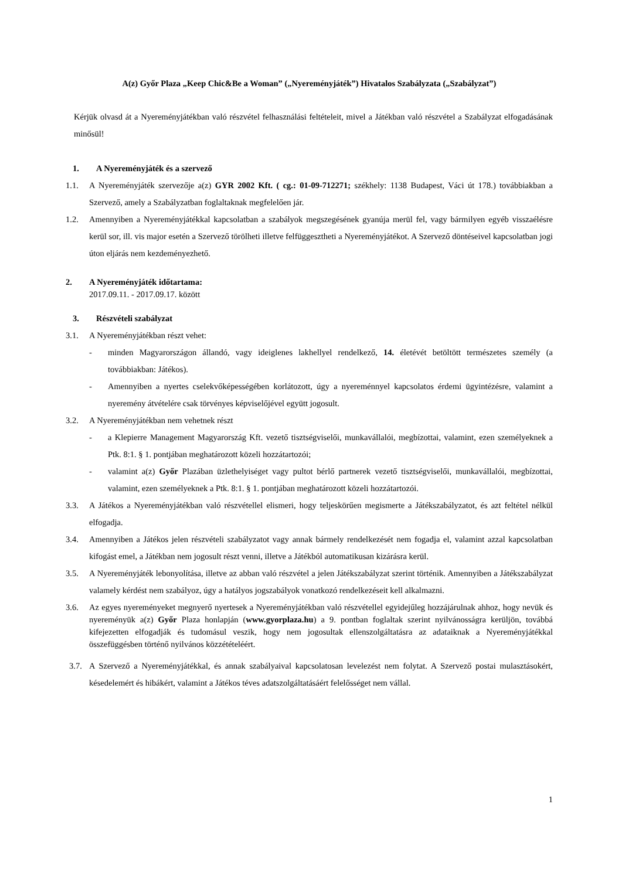A(z) Győr Plaza „Keep Chic&Be a Woman” („Nyereményjáték”) Hivatalos Szabályzata („Szabályzat”)
Kérjük olvasd át a Nyereményjátékban való részvétel felhasználási feltételeit, mivel a Játékban való részvétel a Szabályzat elfogadásának minősül!
1. A Nyereményjáték és a szervező
1.1. A Nyereményjáték szervezője a(z) GYR 2002 Kft. ( cg.: 01-09-712271; székhely: 1138 Budapest, Váci út 178.) továbbiakban a Szervező, amely a Szabályzatban foglaltaknak megfelelően jár.
1.2. Amennyiben a Nyereményjátékkal kapcsolatban a szabályok megszegésének gyanúja merül fel, vagy bármilyen egyéb visszaélésre kerül sor, ill. vis major esetén a Szervező törölheti illetve felfüggesztheti a Nyereményjátékot. A Szervező döntéseivel kapcsolatban jogi úton eljárás nem kezdeményezhető.
2. A Nyereményjáték időtartama:
2017.09.11. - 2017.09.17. között
3. Részvételi szabályzat
3.1. A Nyereményjátékban részt vehet:
- minden Magyarországon állandó, vagy ideiglenes lakhellyel rendelkező, 14. életévét betöltött természetes személy (a továbbiakban: Játékos).
- Amennyiben a nyertes cselekvőképességében korlátozott, úgy a nyereménnyel kapcsolatos érdemi ügyintézésre, valamint a nyeremény átvételére csak törvényes képviselőjével együtt jogosult.
3.2. A Nyereményjátékban nem vehetnek részt
- a Klepierre Management Magyarország Kft. vezető tisztségviselői, munkavállalói, megbízottai, valamint, ezen személyeknek a Ptk. 8:1. § 1. pontjában meghatározott közeli hozzátartozói;
- valamint a(z) Győr Plazában üzlethelyiséget vagy pultot bérlő partnerek vezető tisztségviselői, munkavállalói, megbízottai, valamint, ezen személyeknek a Ptk. 8:1. § 1. pontjában meghatározott közeli hozzátartozói.
3.3. A Játékos a Nyereményjátékban való részvétellel elismeri, hogy teljeskörűen megismerte a Játékszabályzatot, és azt feltétel nélkül elfogadja.
3.4. Amennyiben a Játékos jelen részvételi szabályzatot vagy annak bármely rendelkezését nem fogadja el, valamint azzal kapcsolatban kifogást emel, a Játékban nem jogosult részt venni, illetve a Játékból automatikusan kizárásra kerül.
3.5. A Nyereményjáték lebonyolítása, illetve az abban való részvétel a jelen Játékszabályzat szerint történik. Amennyiben a Játékszabályzat valamely kérdést nem szabályoz, úgy a hatályos jogszabályok vonatkozó rendelkezéseit kell alkalmazni.
3.6. Az egyes nyereményeket megnyerő nyertesek a Nyereményjátékban való részvétellel egyidejűleg hozzájárulnak ahhoz, hogy nevük és nyereményük a(z) Győr Plaza honlapján (www.gyorplaza.hu) a 9. pontban foglaltak szerint nyilvánosságra kerüljön, továbbá kifejezetten elfogadják és tudomásul veszik, hogy nem jogosultak ellenszolgáltatásra az adataiknak a Nyereményjátékkal összefüggésben történő nyilvános közzétételéért.
3.7.
A Szervező a Nyereményjátékkal, és annak szabályaival kapcsolatosan levelezést nem folytat. A Szervező postai mulasztásokért, késedelemért és hibákért, valamint a Játékos téves adatszolgáltatásáért felelősséget nem vállal.
1